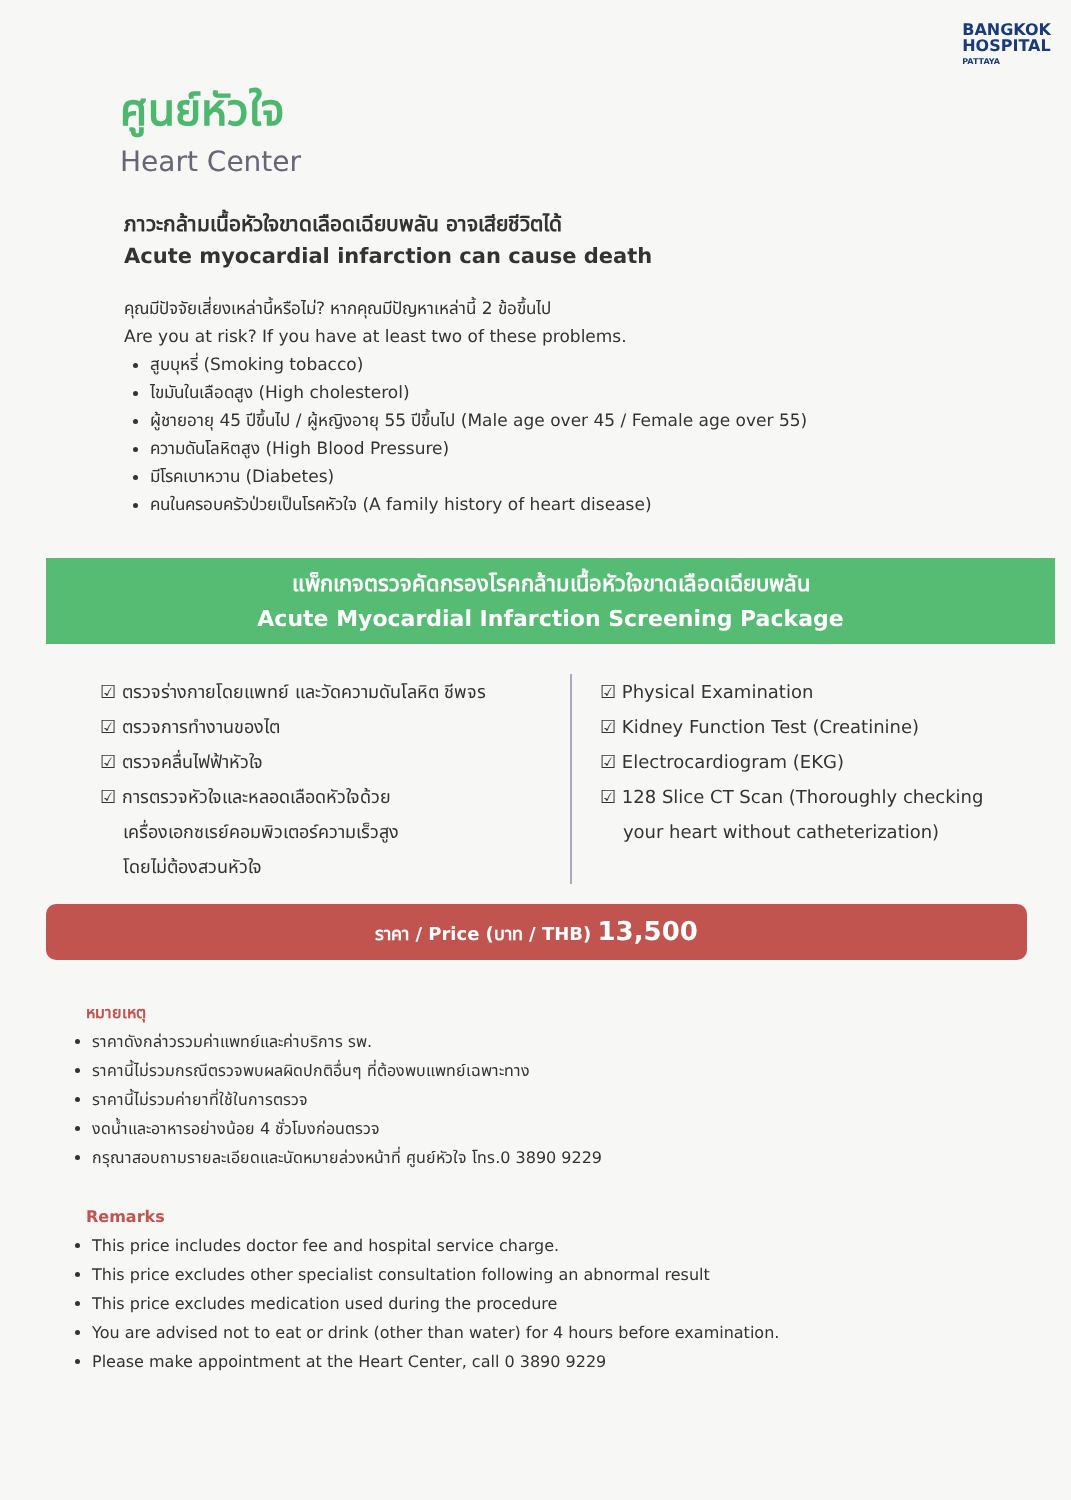BANGKOK
HOSPITAL
PATTAYA
ศูนย์หัวใจ
Heart Center
ภาวะกล้ามเนื้อหัวใจขาดเลือดเฉียบพลัน อาจเสียชีวิตได้
Acute myocardial infarction can cause death
คุณมีปัจจัยเสี่ยงเหล่านี้หรือไม่? หากคุณมีปัญหาเหล่านี้ 2 ข้อขึ้นไป
Are you at risk? If you have at least two of these problems.
สูบบุหรี่ (Smoking tobacco)
ไขมันในเลือดสูง (High cholesterol)
ผู้ชายอายุ 45 ปีขึ้นไป / ผู้หญิงอายุ 55 ปีขึ้นไป (Male age over 45 / Female age over 55)
ความดันโลหิตสูง (High Blood Pressure)
มีโรคเบาหวาน (Diabetes)
คนในครอบครัวป่วยเป็นโรคหัวใจ (A family history of heart disease)
แพ็กเกจตรวจคัดกรองโรคกล้ามเนื้อหัวใจขาดเลือดเฉียบพลัน
Acute Myocardial Infarction Screening Package
☑ ตรวจร่างกายโดยแพทย์ และวัดความดันโลหิต ชีพจร
☑ ตรวจการทำงานของไต
☑ ตรวจคลื่นไฟฟ้าหัวใจ
☑ การตรวจหัวใจและหลอดเลือดหัวใจด้วย
เครื่องเอกซเรย์คอมพิวเตอร์ความเร็วสูง
โดยไม่ต้องสวนหัวใจ
☑ Physical Examination
☑ Kidney Function Test (Creatinine)
☑ Electrocardiogram (EKG)
☑ 128 Slice CT Scan (Thoroughly checking
your heart without catheterization)
ราคา / Price (บาท / THB) 13,500
หมายเหตุ
ราคาดังกล่าวรวมค่าแพทย์และค่าบริการ รพ.
ราคานี้ไม่รวมกรณีตรวจพบผลผิดปกติอื่นๆ ที่ต้องพบแพทย์เฉพาะทาง
ราคานี้ไม่รวมค่ายาที่ใช้ในการตรวจ
งดน้ำและอาหารอย่างน้อย 4 ชั่วโมงก่อนตรวจ
กรุณาสอบถามรายละเอียดและนัดหมายล่วงหน้าที่ ศูนย์หัวใจ โทร.0 3890 9229
Remarks
This price includes doctor fee and hospital service charge.
This price excludes other specialist consultation following an abnormal result
This price excludes medication used during the procedure
You are advised not to eat or drink (other than water) for 4 hours before examination.
Please make appointment at the Heart Center, call 0 3890 9229